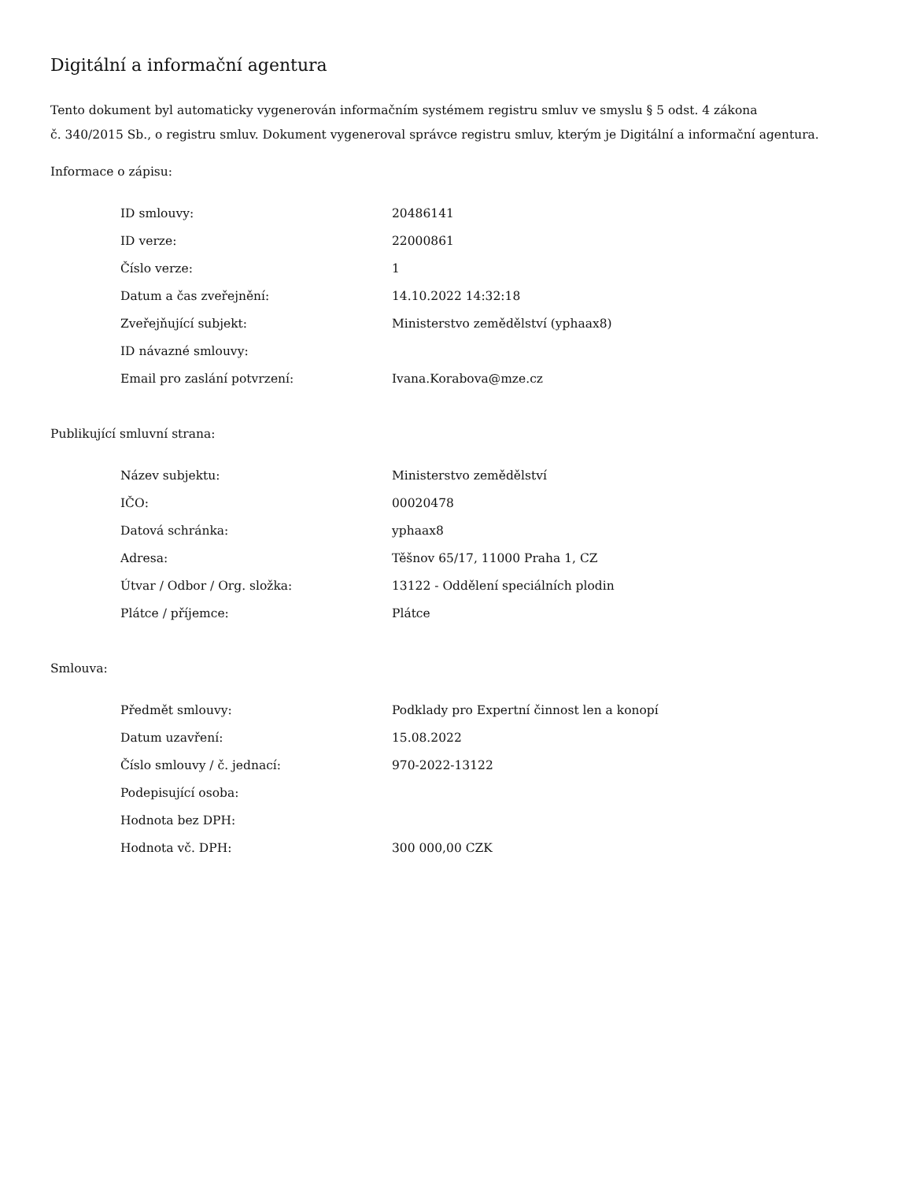Digitální a informační agentura
Tento dokument byl automaticky vygenerován informačním systémem registru smluv ve smyslu § 5 odst. 4 zákona
č. 340/2015 Sb., o registru smluv. Dokument vygeneroval správce registru smluv, kterým je Digitální a informační agentura.
Informace o zápisu:
| ID smlouvy: | 20486141 |
| ID verze: | 22000861 |
| Číslo verze: | 1 |
| Datum a čas zveřejnění: | 14.10.2022 14:32:18 |
| Zveřejňující subjekt: | Ministerstvo zemědělství (yphaax8) |
| ID návazné smlouvy: | |
| Email pro zaslání potvrzení: | Ivana.Korabova@mze.cz |
Publikující smluvní strana:
| Název subjektu: | Ministerstvo zemědělství |
| IČO: | 00020478 |
| Datová schránka: | yphaax8 |
| Adresa: | Těšnov 65/17, 11000 Praha 1, CZ |
| Útvar / Odbor / Org. složka: | 13122 - Oddělení speciálních plodin |
| Plátce / příjemce: | Plátce |
Smlouva:
| Předmět smlouvy: | Podklady pro Expertní činnost len a konopí |
| Datum uzavření: | 15.08.2022 |
| Číslo smlouvy / č. jednací: | 970-2022-13122 |
| Podepisující osoba: | |
| Hodnota bez DPH: | |
| Hodnota vč. DPH: | 300 000,00 CZK |